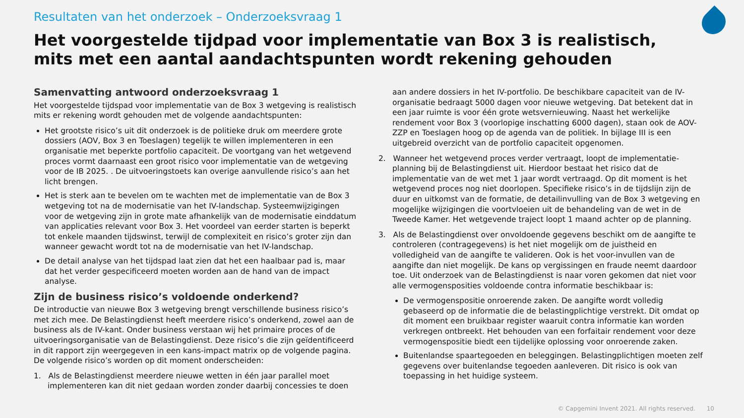Resultaten van het onderzoek – Onderzoeksvraag 1
Het voorgestelde tijdpad voor implementatie van Box 3 is realistisch, mits met een aantal aandachtspunten wordt rekening gehouden
Samenvatting antwoord onderzoeksvraag 1
Het voorgestelde tijdspad voor implementatie van de Box 3 wetgeving is realistisch mits er rekening wordt gehouden met de volgende aandachtspunten:
Het grootste risico’s uit dit onderzoek is de politieke druk om meerdere grote dossiers (AOV, Box 3 en Toeslagen) tegelijk te willen implementeren in een organisatie met beperkte portfolio capaciteit. De voortgang van het wetgevend proces vormt daarnaast een groot risico voor implementatie van de wetgeving voor de IB 2025. . De uitvoeringstoets kan overige aanvullende risico’s aan het licht brengen.
Het is sterk aan te bevelen om te wachten met de implementatie van de Box 3 wetgeving tot na de modernisatie van het IV-landschap. Systeemwijzigingen voor de wetgeving zijn in grote mate afhankelijk van de modernisatie einddatum van applicaties relevant voor Box 3. Het voordeel van eerder starten is beperkt tot enkele maanden tijdswinst, terwijl de complexiteit en risico’s groter zijn dan wanneer gewacht wordt tot na de modernisatie van het IV-landschap.
De detail analyse van het tijdspad laat zien dat het een haalbaar pad is, maar dat het verder gespecificeerd moeten worden aan de hand van de impact analyse.
Zijn de business risico’s voldoende onderkend?
De introductie van nieuwe Box 3 wetgeving brengt verschillende business risico’s met zich mee. De Belastingdienst heeft meerdere risico’s onderkend, zowel aan de business als de IV-kant. Onder business verstaan wij het primaire proces of de uitvoeringsorganisatie van de Belastingdienst. Deze risico’s die zijn geïdentificeerd in dit rapport zijn weergegeven in een kans-impact matrix op de volgende pagina. De volgende risico’s worden op dit moment onderscheiden:
1. Als de Belastingdienst meerdere nieuwe wetten in één jaar parallel moet implementeren kan dit niet gedaan worden zonder daarbij concessies te doen
aan andere dossiers in het IV-portfolio. De beschikbare capaciteit van de IV-organisatie bedraagt 5000 dagen voor nieuwe wetgeving. Dat betekent dat in een jaar ruimte is voor één grote wetsvernieuwing. Naast het werkelijke rendement voor Box 3 (voorlopige inschatting 6000 dagen), staan ook de AOV-ZZP en Toeslagen hoog op de agenda van de politiek. In bijlage III is een uitgebreid overzicht van de portfolio capaciteit opgenomen.
2. Wanneer het wetgevend proces verder vertraagt, loopt de implementatie-planning bij de Belastingdienst uit. Hierdoor bestaat het risico dat de implementatie van de wet met 1 jaar wordt vertraagd. Op dit moment is het wetgevend proces nog niet doorlopen. Specifieke risico’s in de tijdslijn zijn de duur en uitkomst van de formatie, de detailinvulling van de Box 3 wetgeving en mogelijke wijzigingen die voortvloeien uit de behandeling van de wet in de Tweede Kamer. Het wetgevende traject loopt 1 maand achter op de planning.
3. Als de Belastingdienst over onvoldoende gegevens beschikt om de aangifte te controleren (contragegevens) is het niet mogelijk om de juistheid en volledigheid van de aangifte te valideren. Ook is het voor-invullen van de aangifte dan niet mogelijk. De kans op vergissingen en fraude neemt daardoor toe. Uit onderzoek van de Belastingdienst is naar voren gekomen dat niet voor alle vermogensposities voldoende contra informatie beschikbaar is:
De vermogenspositie onroerende zaken. De aangifte wordt volledig gebaseerd op de informatie die de belastingplichtige verstrekt. Dit omdat op dit moment een bruikbaar register waaruit contra informatie kan worden verkregen ontbreekt. Het behouden van een forfaitair rendement voor deze vermogenspositie biedt een tijdelijke oplossing voor onroerende zaken.
Buitenlandse spaartegoeden en beleggingen. Belastingplichtigen moeten zelf gegevens over buitenlandse tegoeden aanleveren. Dit risico is ook van toepassing in het huidige systeem.
© Capgemini Invent 2021. All rights reserved. 10